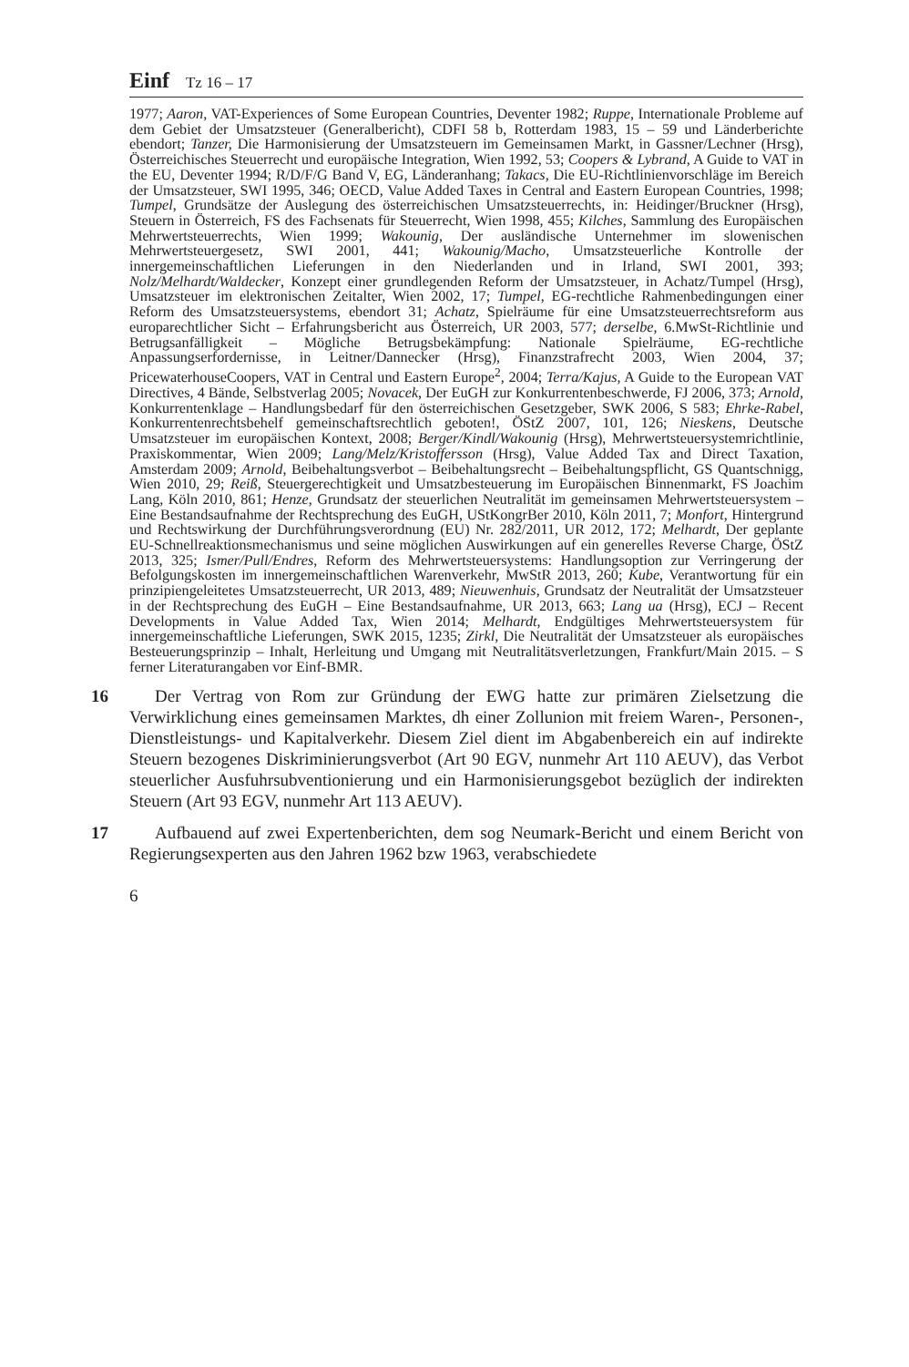Einf Tz 16 – 17
1977; Aaron, VAT-Experiences of Some European Countries, Deventer 1982; Ruppe, Internationale Probleme auf dem Gebiet der Umsatzsteuer (Generalbericht), CDFI 58 b, Rotterdam 1983, 15 – 59 und Länderberichte ebendort; Tanzer, Die Harmonisierung der Umsatzsteuern im Gemeinsamen Markt, in Gassner/Lechner (Hrsg), Österreichisches Steuerrecht und europäische Integration, Wien 1992, 53; Coopers & Lybrand, A Guide to VAT in the EU, Deventer 1994; R/D/F/G Band V, EG, Länderanhang; Takacs, Die EU-Richtlinienvorschläge im Bereich der Umsatzsteuer, SWI 1995, 346; OECD, Value Added Taxes in Central and Eastern European Countries, 1998; Tumpel, Grundsätze der Auslegung des österreichischen Umsatzsteuerrechts, in: Heidinger/Bruckner (Hrsg), Steuern in Österreich, FS des Fachsenats für Steuerrecht, Wien 1998, 455; Kilches, Sammlung des Europäischen Mehrwertsteuerrechts, Wien 1999; Wakounig, Der ausländische Unternehmer im slowenischen Mehrwertsteuergesetz, SWI 2001, 441; Wakounig/Macho, Umsatzsteuerliche Kontrolle der innergemeinschaftlichen Lieferungen in den Niederlanden und in Irland, SWI 2001, 393; Nolz/Melhardt/Waldecker, Konzept einer grundlegenden Reform der Umsatzsteuer, in Achatz/Tumpel (Hrsg), Umsatzsteuer im elektronischen Zeitalter, Wien 2002, 17; Tumpel, EG-rechtliche Rahmenbedingungen einer Reform des Umsatzsteuersystems, ebendort 31; Achatz, Spielräume für eine Umsatzsteuerrechtsreform aus europarechtlicher Sicht – Erfahrungsbericht aus Österreich, UR 2003, 577; derselbe, 6.MwSt-Richtlinie und Betrugsanfälligkeit – Mögliche Betrugsbekämpfung: Nationale Spielräume, EG-rechtliche Anpassungserfordernisse, in Leitner/Dannecker (Hrsg), Finanzstrafrecht 2003, Wien 2004, 37; PricewaterhouseCoopers, VAT in Central und Eastern Europe<sup>2</sup>, 2004; Terra/Kajus, A Guide to the European VAT Directives, 4 Bände, Selbstverlag 2005; Novacek, Der EuGH zur Konkurrentenbeschwerde, FJ 2006, 373; Arnold, Konkurrentenklage – Handlungsbedarf für den österreichischen Gesetzgeber, SWK 2006, S 583; Ehrke-Rabel, Konkurrentenrechtsbehelf gemeinschaftsrechtlich geboten!, ÖStZ 2007, 101, 126; Nieskens, Deutsche Umsatzsteuer im europäischen Kontext, 2008; Berger/Kindl/Wakounig (Hrsg), Mehrwertsteuersystemrichtlinie, Praxiskommentar, Wien 2009; Lang/Melz/Kristoffersson (Hrsg), Value Added Tax and Direct Taxation, Amsterdam 2009; Arnold, Beibehaltungsverbot – Beibehaltungsrecht – Beibehaltungspflicht, GS Quantschnigg, Wien 2010, 29; Reiß, Steuergerechtigkeit und Umsatzbesteuerung im Europäischen Binnenmarkt, FS Joachim Lang, Köln 2010, 861; Henze, Grundsatz der steuerlichen Neutralität im gemeinsamen Mehrwertsteuersystem – Eine Bestandsaufnahme der Rechtsprechung des EuGH, UStKongrBer 2010, Köln 2011, 7; Monfort, Hintergrund und Rechtswirkung der Durchführungsverordnung (EU) Nr. 282/2011, UR 2012, 172; Melhardt, Der geplante EU-Schnellreaktionsmechanismus und seine möglichen Auswirkungen auf ein generelles Reverse Charge, ÖStZ 2013, 325; Ismer/Pull/Endres, Reform des Mehrwertsteuersystems: Handlungsoption zur Verringerung der Befolgungskosten im innergemeinschaftlichen Warenverkehr, MwStR 2013, 260; Kube, Verantwortung für ein prinzipiengeleitetes Umsatzsteuerrecht, UR 2013, 489; Nieuwenhuis, Grundsatz der Neutralität der Umsatzsteuer in der Rechtsprechung des EuGH – Eine Bestandsaufnahme, UR 2013, 663; Lang ua (Hrsg), ECJ – Recent Developments in Value Added Tax, Wien 2014; Melhardt, Endgültiges Mehrwertsteuersystem für innergemeinschaftliche Lieferungen, SWK 2015, 1235; Zirkl, Die Neutralität der Umsatzsteuer als europäisches Besteuerungsprinzip – Inhalt, Herleitung und Umgang mit Neutralitätsverletzungen, Frankfurt/Main 2015. – S ferner Literaturangaben vor Einf-BMR.
16 Der Vertrag von Rom zur Gründung der EWG hatte zur primären Zielsetzung die Verwirklichung eines gemeinsamen Marktes, dh einer Zollunion mit freiem Waren-, Personen-, Dienstleistungs- und Kapitalverkehr. Diesem Ziel dient im Abgabenbereich ein auf indirekte Steuern bezogenes Diskriminierungsverbot (Art 90 EGV, nunmehr Art 110 AEUV), das Verbot steuerlicher Ausfuhrsubventionierung und ein Harmonisierungsgebot bezüglich der indirekten Steuern (Art 93 EGV, nunmehr Art 113 AEUV).
17 Aufbauend auf zwei Expertenberichten, dem sog Neumark-Bericht und einem Bericht von Regierungsexperten aus den Jahren 1962 bzw 1963, verabschiedete
6